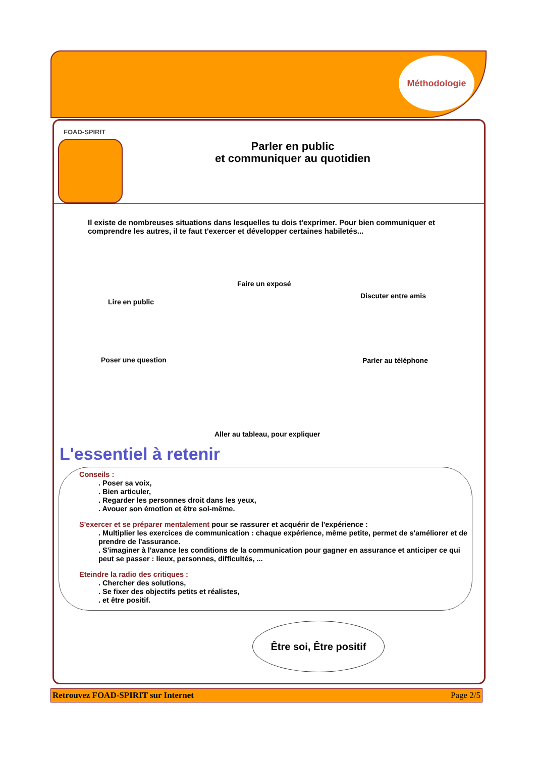Méthodologie
FOAD-SPIRIT
Parler en public
et communiquer au quotidien
Il existe de nombreuses situations dans lesquelles tu dois t'exprimer. Pour bien communiquer et comprendre les autres, il te faut t'exercer et développer certaines habiletés...
Lire en public
Faire un exposé
Discuter entre amis
Poser une question Parler au téléphone
Aller au tableau, pour expliquer
L'essentiel à retenir
Conseils :. Poser sa voix,. Bien articuler,. Regarder les personnes droit dans les yeux,. Avouer son émotion et être soi-même.
S'exercer et se préparer mentalement pour se rassurer et acquérir de l'expérience :. Multiplier les exercices de communication : chaque expérience, même petite, permet de s'améliorer et de prendre de l'assurance.. S'imaginer à l'avance les conditions de la communication pour gagner en assurance et anticiper ce qui peut se passer : lieux, personnes, difficultés, ...
Eteindre la radio des critiques :. Chercher des solutions,. Se fixer des objectifs petits et réalistes,. et être positif.
Être soi, Être positif
Retrouvez FOAD-SPIRIT sur Internet Page 2/5